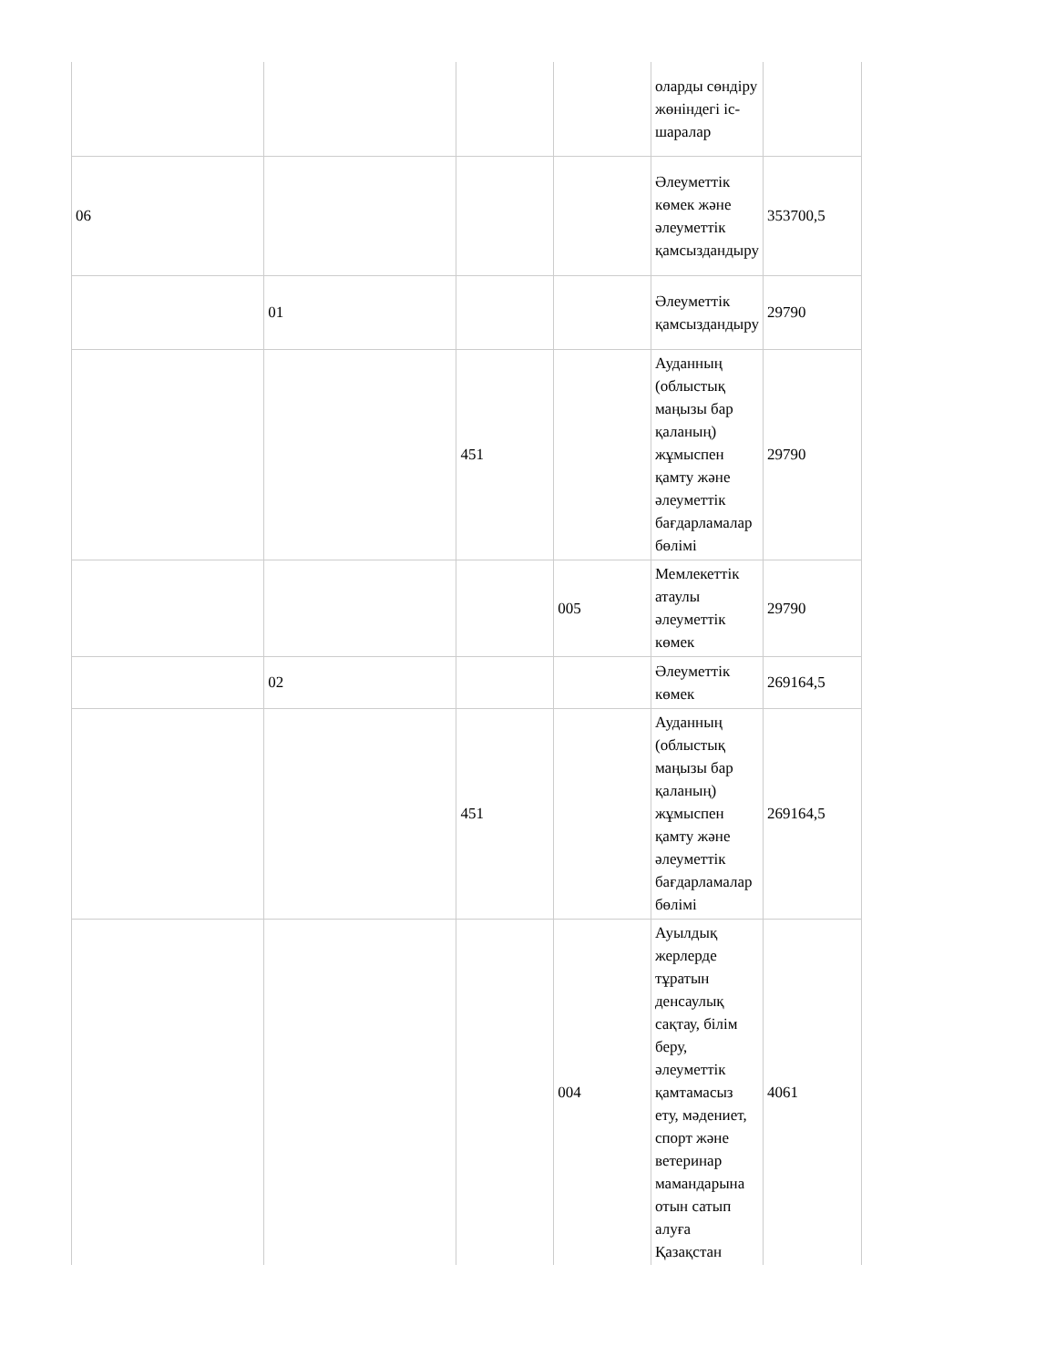| | | | | оларды сөндіру жөніндегі іс-шаралар | |
| 06 | | | | Әлеуметтік көмек және әлеуметтік қамсыздандыру | 353700,5 |
| | 01 | | | Әлеуметтік қамсыздандыру | 29790 |
| | | 451 | | Ауданның (облыстық маңызы бар қаланың) жұмыспен қамту және әлеуметтік бағдарламалар бөлімі | 29790 |
| | | | 005 | Мемлекеттік атаулы әлеуметтік көмек | 29790 |
| | 02 | | | Әлеуметтік көмек | 269164,5 |
| | | 451 | | Ауданның (облыстық маңызы бар қаланың) жұмыспен қамту және әлеуметтік бағдарламалар бөлімі | 269164,5 |
| | | | 004 | Ауылдық жерлерде тұратын денсаулық сақтау, білім беру, әлеуметтік қамтамасыз ету, мәдениет, спорт және ветеринар мамандарына отын сатып алуға Қазақстан | 4061 |